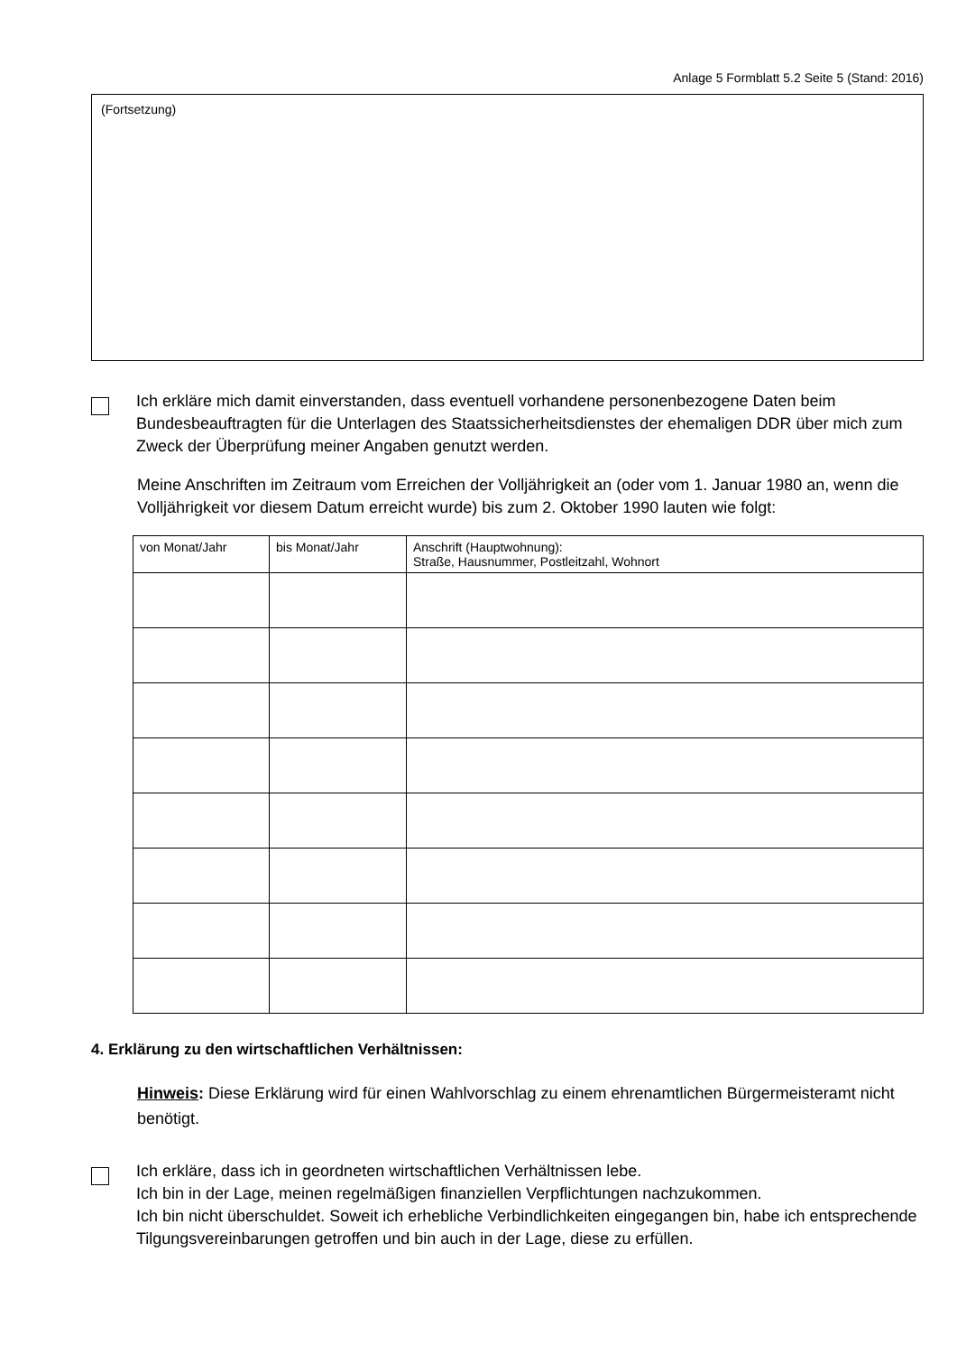Anlage 5 Formblatt 5.2 Seite 5 (Stand: 2016)
(Fortsetzung)
Ich erkläre mich damit einverstanden, dass eventuell vorhandene personenbezogene Daten beim Bundesbeauftragten für die Unterlagen des Staatssicherheitsdienstes der ehemaligen DDR über mich zum Zweck der Überprüfung meiner Angaben genutzt werden.
Meine Anschriften im Zeitraum vom Erreichen der Volljährigkeit an (oder vom 1. Januar 1980 an, wenn die Volljährigkeit vor diesem Datum erreicht wurde) bis zum 2. Oktober 1990 lauten wie folgt:
| von Monat/Jahr | bis Monat/Jahr | Anschrift (Hauptwohnung): Straße, Hausnummer, Postleitzahl, Wohnort |
| --- | --- | --- |
4. Erklärung zu den wirtschaftlichen Verhältnissen:
Hinweis: Diese Erklärung wird für einen Wahlvorschlag zu einem ehrenamtlichen Bürgermeisteramt nicht benötigt.
Ich erkläre, dass ich in geordneten wirtschaftlichen Verhältnissen lebe.
Ich bin in der Lage, meinen regelmäßigen finanziellen Verpflichtungen nachzukommen.
Ich bin nicht überschuldet. Soweit ich erhebliche Verbindlichkeiten eingegangen bin, habe ich entsprechende Tilgungsvereinbarungen getroffen und bin auch in der Lage, diese zu erfüllen.